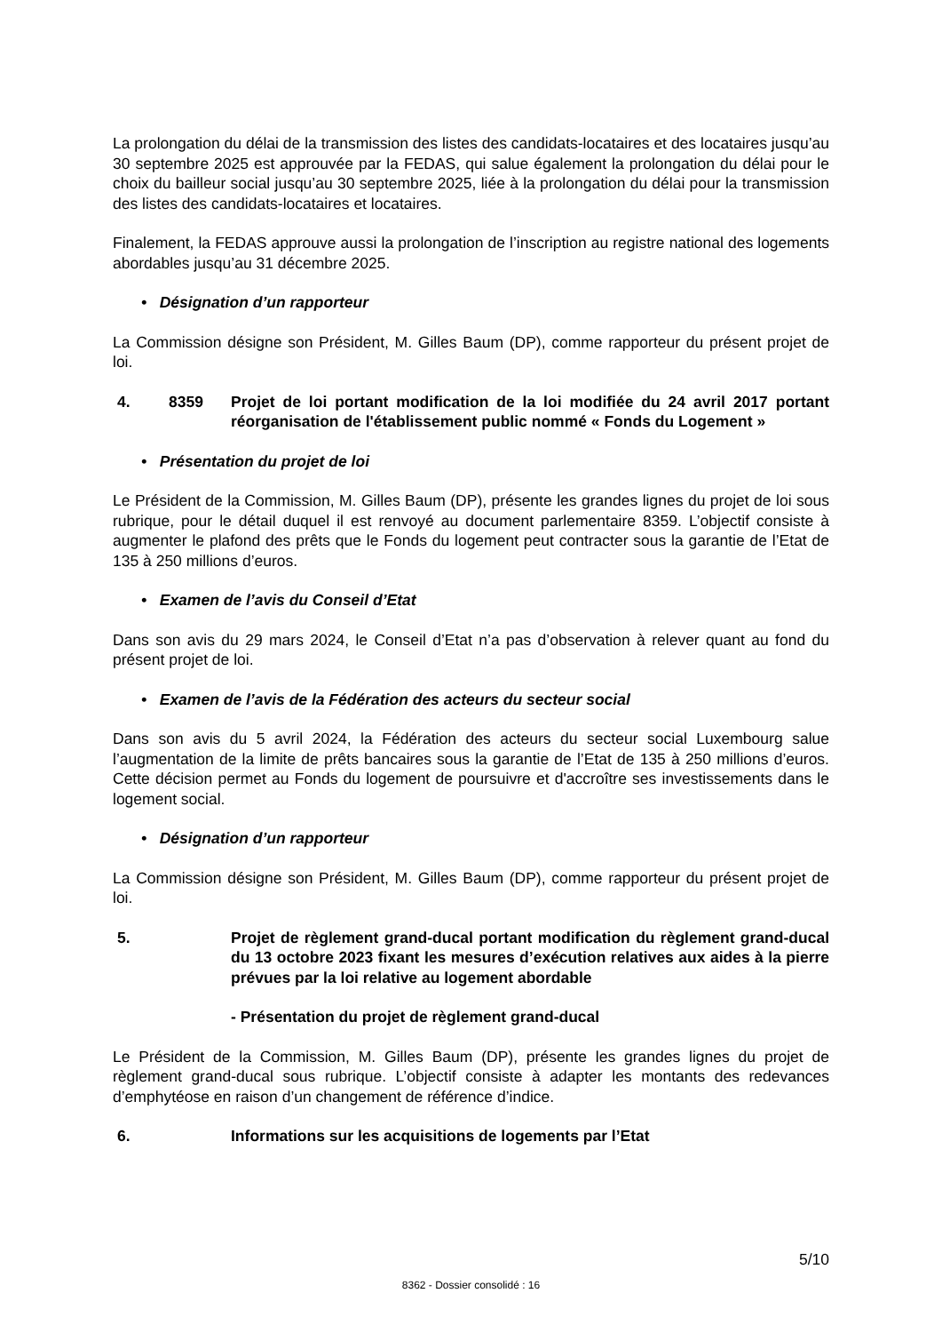La prolongation du délai de la transmission des listes des candidats-locataires et des locataires jusqu’au 30 septembre 2025 est approuvée par la FEDAS, qui salue également la prolongation du délai pour le choix du bailleur social jusqu’au 30 septembre 2025, liée à la prolongation du délai pour la transmission des listes des candidats-locataires et locataires.
Finalement, la FEDAS approuve aussi la prolongation de l’inscription au registre national des logements abordables jusqu’au 31 décembre 2025.
• Désignation d’un rapporteur
La Commission désigne son Président, M. Gilles Baum (DP), comme rapporteur du présent projet de loi.
4. 8359 Projet de loi portant modification de la loi modifiée du 24 avril 2017 portant réorganisation de l'établissement public nommé « Fonds du Logement »
• Présentation du projet de loi
Le Président de la Commission, M. Gilles Baum (DP), présente les grandes lignes du projet de loi sous rubrique, pour le détail duquel il est renvoyé au document parlementaire 8359. L’objectif consiste à augmenter le plafond des prêts que le Fonds du logement peut contracter sous la garantie de l’Etat de 135 à 250 millions d’euros.
• Examen de l’avis du Conseil d’Etat
Dans son avis du 29 mars 2024, le Conseil d’Etat n’a pas d’observation à relever quant au fond du présent projet de loi.
• Examen de l’avis de la Fédération des acteurs du secteur social
Dans son avis du 5 avril 2024, la Fédération des acteurs du secteur social Luxembourg salue l’augmentation de la limite de prêts bancaires sous la garantie de l’Etat de 135 à 250 millions d’euros. Cette décision permet au Fonds du logement de poursuivre et d'accroître ses investissements dans le logement social.
• Désignation d’un rapporteur
La Commission désigne son Président, M. Gilles Baum (DP), comme rapporteur du présent projet de loi.
5. Projet de règlement grand-ducal portant modification du règlement grand-ducal du 13 octobre 2023 fixant les mesures d’exécution relatives aux aides à la pierre prévues par la loi relative au logement abordable
- Présentation du projet de règlement grand-ducal
Le Président de la Commission, M. Gilles Baum (DP), présente les grandes lignes du projet de règlement grand-ducal sous rubrique. L’objectif consiste à adapter les montants des redevances d’emphytéose en raison d’un changement de référence d’indice.
6. Informations sur les acquisitions de logements par l’Etat
5/10
8362 - Dossier consolidé : 16